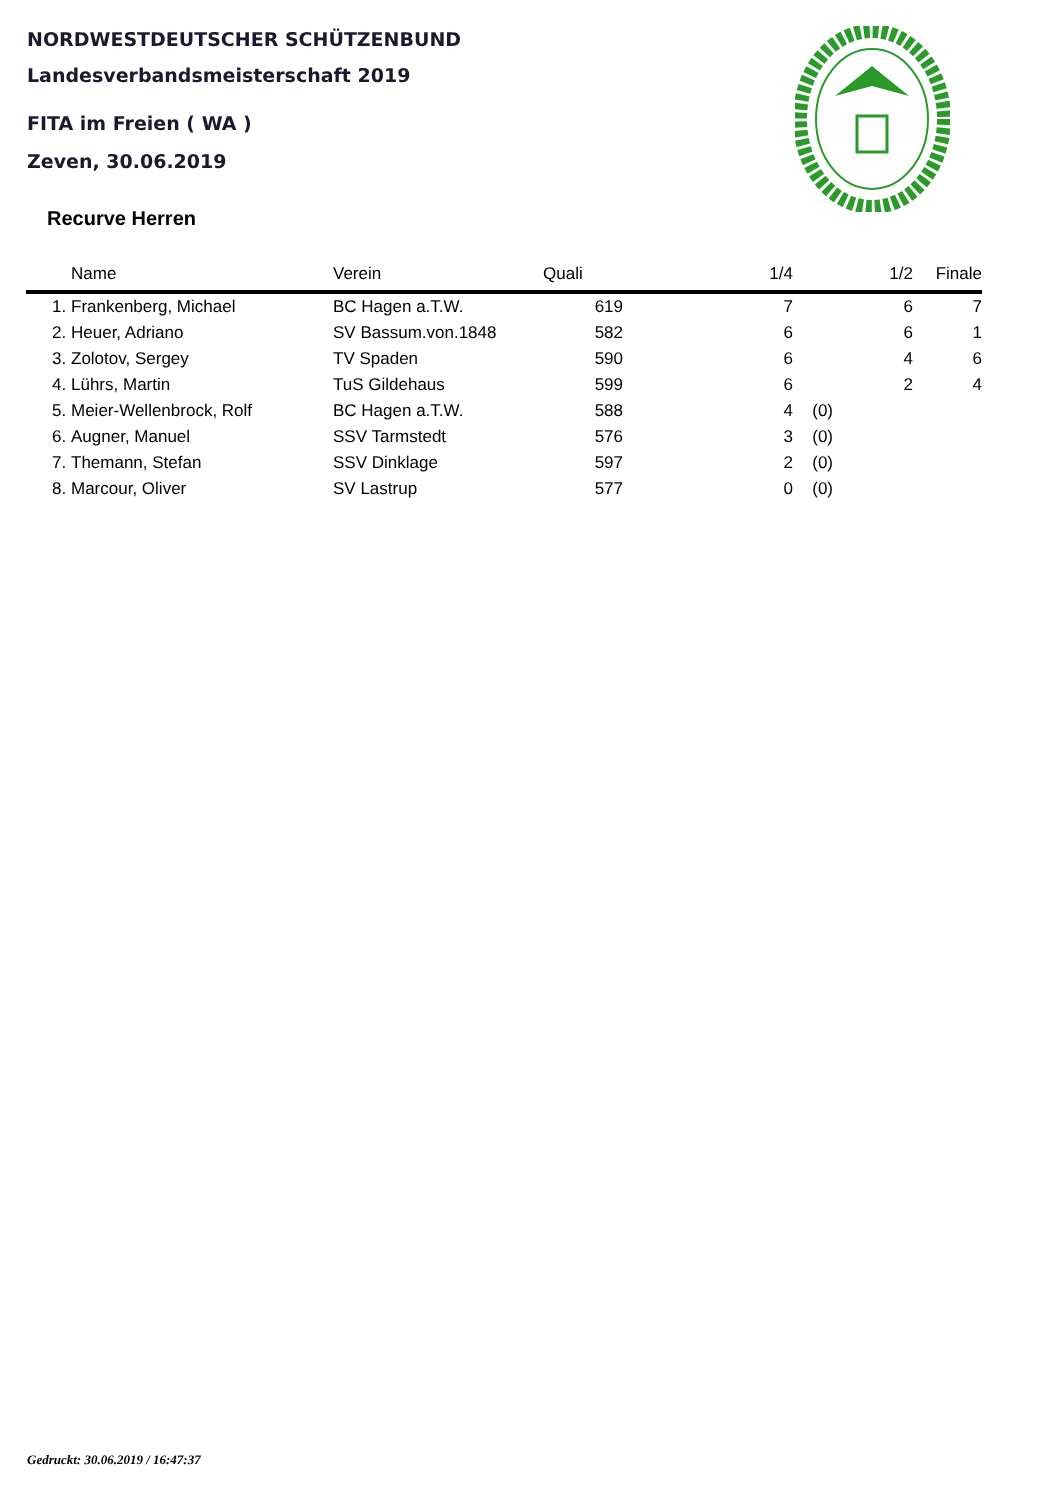NORDWESTDEUTSCHER SCHÜTZENBUND
Landesverbandsmeisterschaft 2019
FITA im Freien ( WA )
Zeven, 30.06.2019
Recurve Herren
| | Name | Verein | Quali | 1/4 | | 1/2 | Finale |
| --- | --- | --- | --- | --- | --- | --- | --- |
| 1. | Frankenberg, Michael | BC Hagen a.T.W. | 619 | 7 | | 6 | 7 |
| 2. | Heuer, Adriano | SV Bassum.von.1848 | 582 | 6 | | 6 | 1 |
| 3. | Zolotov, Sergey | TV Spaden | 590 | 6 | | 4 | 6 |
| 4. | Lührs, Martin | TuS Gildehaus | 599 | 6 | | 2 | 4 |
| 5. | Meier-Wellenbrock, Rolf | BC Hagen a.T.W. | 588 | 4 | (0) | | |
| 6. | Augner, Manuel | SSV Tarmstedt | 576 | 3 | (0) | | |
| 7. | Themann, Stefan | SSV Dinklage | 597 | 2 | (0) | | |
| 8. | Marcour, Oliver | SV Lastrup | 577 | 0 | (0) | | |
Gedruckt: 30.06.2019 / 16:47:37